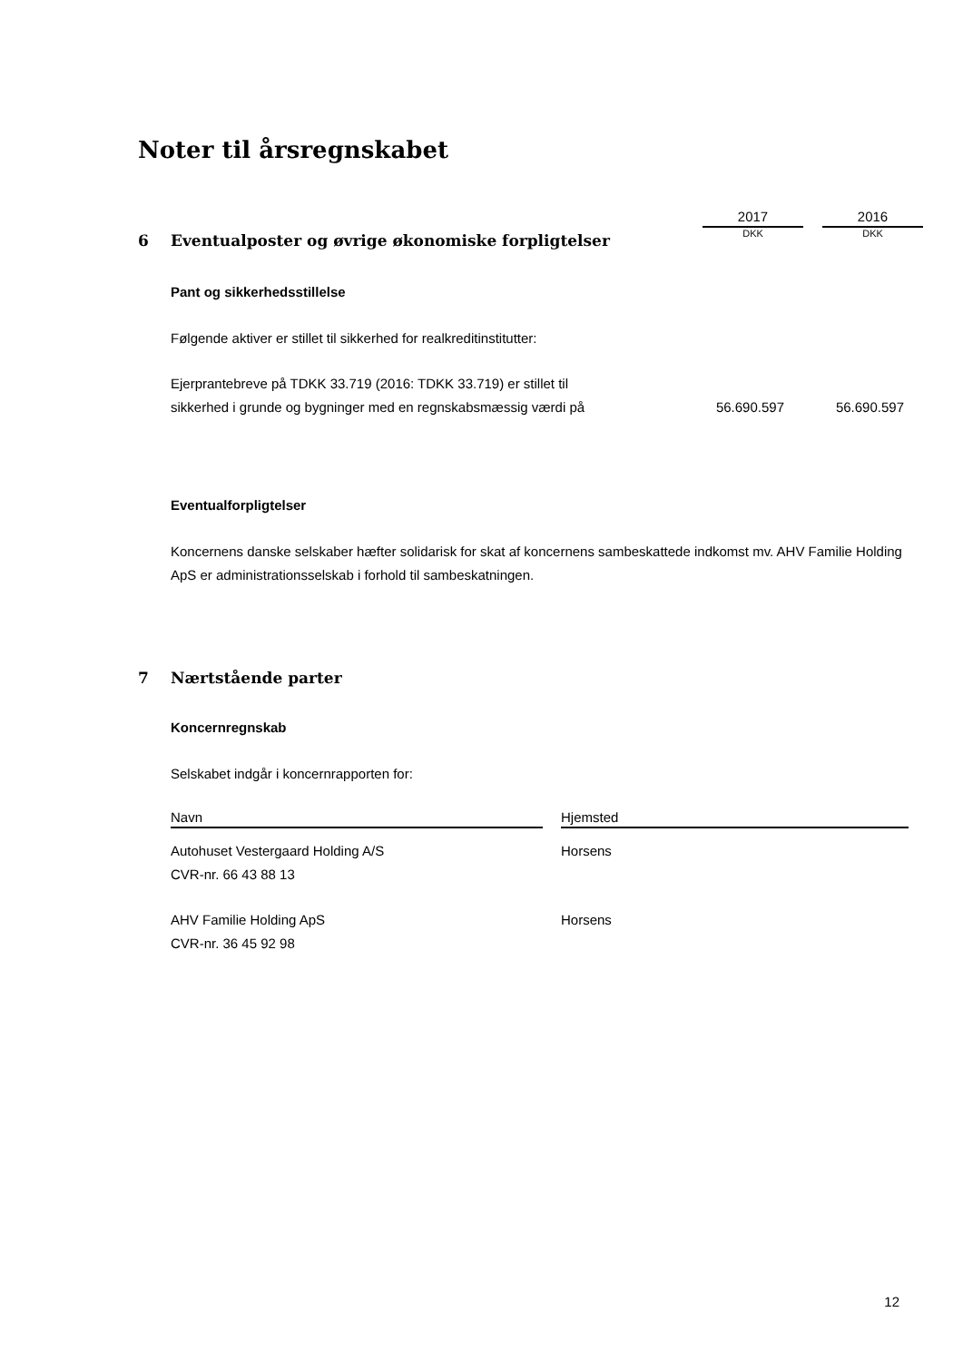Noter til årsregnskabet
2017
DKK
2016
DKK
6 Eventualposter og øvrige økonomiske forpligtelser
Pant og sikkerhedsstillelse
Følgende aktiver er stillet til sikkerhed for realkreditinstitutter:
Ejerprantebreve på TDKK 33.719 (2016: TDKK 33.719) er stillet til
sikkerhed i grunde og bygninger med en regnskabsmæssig værdi på
56.690.597 56.690.597
Eventualforpligtelser
Koncernens danske selskaber hæfter solidarisk for skat af koncernens sambeskattede indkomst mv. AHV Familie Holding ApS er administrationsselskab i forhold til sambeskatningen.
7 Nærtstående parter
Koncernregnskab
Selskabet indgår i koncernrapporten for:
| Navn | | Hjemsted |
| --- | --- | --- |
| Autohuset Vestergaard Holding A/S CVR-nr. 66 43 88 13 | | Horsens |
| AHV Familie Holding ApS CVR-nr. 36 45 92 98 | | Horsens |
12